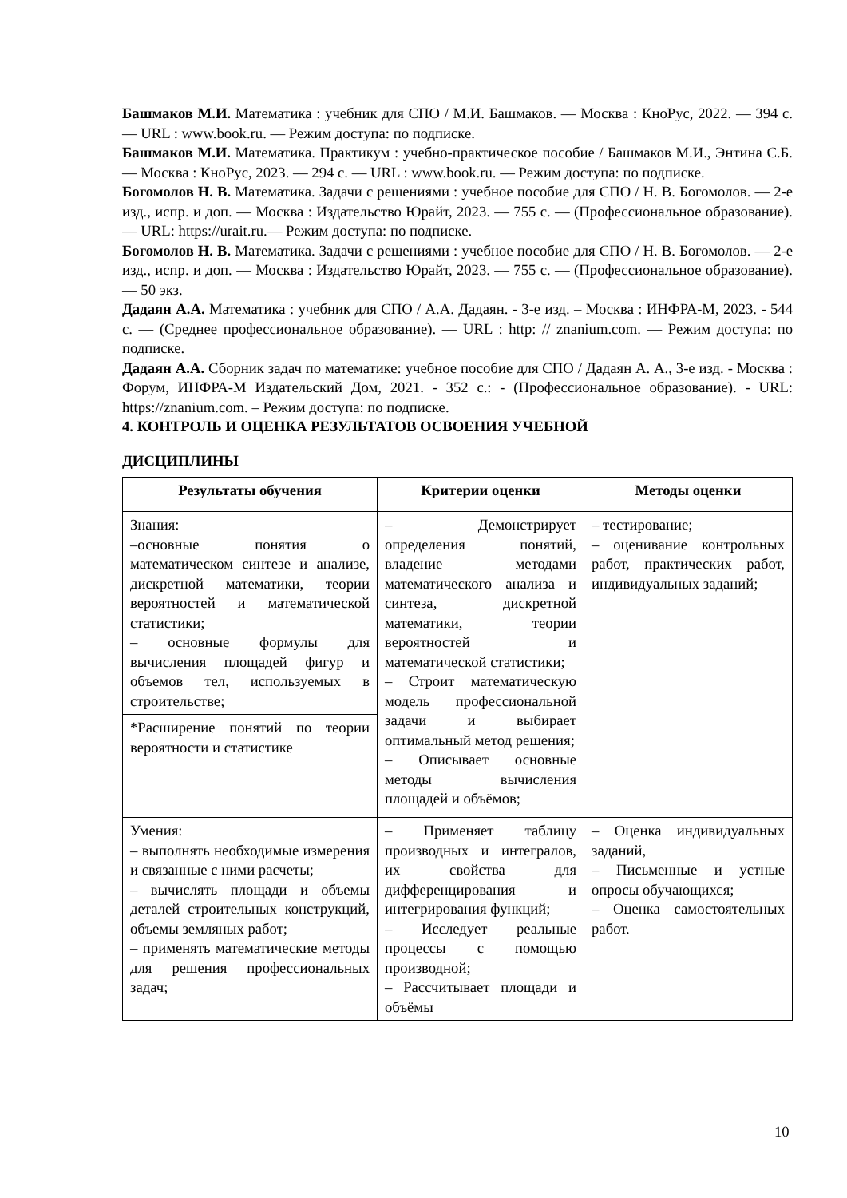Башмаков М.И. Математика : учебник для СПО / М.И. Башмаков. — Москва : КноРус, 2022. — 394 с. — URL : www.book.ru. — Режим доступа: по подписке.
Башмаков М.И. Математика. Практикум : учебно-практическое пособие / Башмаков М.И., Энтина С.Б. — Москва : КноРус, 2023. — 294 с. — URL : www.book.ru. — Режим доступа: по подписке.
Богомолов Н. В. Математика. Задачи с решениями : учебное пособие для СПО / Н. В. Богомолов. — 2-е изд., испр. и доп. — Москва : Издательство Юрайт, 2023. — 755 с. — (Профессиональное образование). — URL: https://urait.ru.— Режим доступа: по подписке.
Богомолов Н. В. Математика. Задачи с решениями : учебное пособие для СПО / Н. В. Богомолов. — 2-е изд., испр. и доп. — Москва : Издательство Юрайт, 2023. — 755 с. — (Профессиональное образование). — 50 экз.
Дадаян А.А. Математика : учебник для СПО / А.А. Дадаян. - 3-е изд. – Москва : ИНФРА-М, 2023. - 544 с. — (Среднее профессиональное образование). — URL : http: // znanium.com. — Режим доступа: по подписке.
Дадаян А.А. Сборник задач по математике: учебное пособие для СПО / Дадаян А. А., 3-е изд. - Москва : Форум, ИНФРА-М Издательский Дом, 2021. - 352 с.: - (Профессиональное образование). - URL: https://znanium.com. – Режим доступа: по подписке.
4. КОНТРОЛЬ И ОЦЕНКА РЕЗУЛЬТАТОВ ОСВОЕНИЯ УЧЕБНОЙ
ДИСЦИПЛИНЫ
| Результаты обучения | Критерии оценки | Методы оценки |
| --- | --- | --- |
| Знания: –основные понятия о математическом синтезе и анализе, дискретной математики, теории вероятностей и математической статистики; – основные формулы для вычисления площадей фигур и объемов тел, используемых в строительстве; | – Демонстрирует определения понятий, владение методами математического анализа и синтеза, дискретной математики, теории вероятностей и математической статистики; – Строит математическую модель профессиональной задачи и выбирает оптимальный метод решения; – Описывает основные методы вычисления площадей и объёмов; | – тестирование; – оценивание контрольных работ, практических работ, индивидуальных заданий; |
| *Расширение понятий по теории вероятности и статистике | | |
| Умения: – выполнять необходимые измерения и связанные с ними расчеты; – вычислять площади и объемы деталей строительных конструкций, объемы земляных работ; – применять математические методы для решения профессиональных задач; | – Применяет таблицу производных и интегралов, их свойства для дифференцирования и интегрирования функций; – Исследует реальные процессы с помощью производной; – Рассчитывает площади и объёмы | – Оценка индивидуальных заданий, – Письменные и устные опросы обучающихся; – Оценка самостоятельных работ. |
10